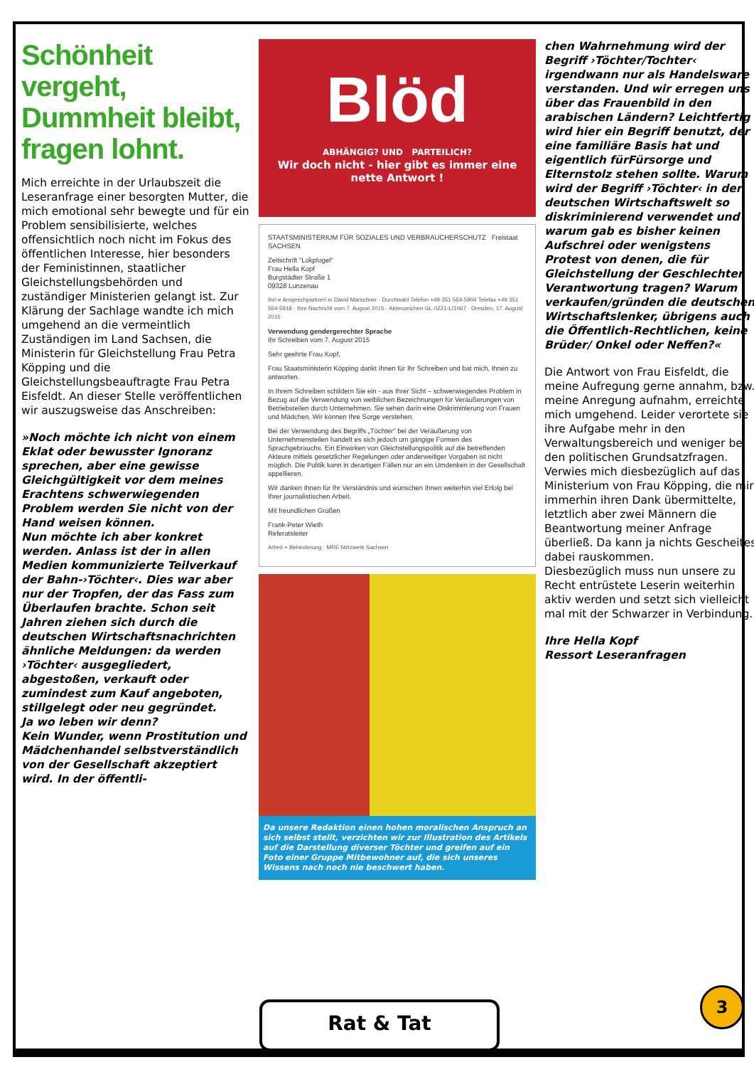Schönheit vergeht, Dummheit bleibt, fragen lohnt.
Mich erreichte in der Urlaubszeit die Leseranfrage einer besorgten Mutter, die mich emotional sehr bewegte und für ein Problem sensibilisierte, welches offensichtlich noch nicht im Fokus des öffentlichen Interesse, hier besonders der Feministinnen, staatlicher Gleichstellungsbehörden und zuständiger Ministerien gelangt ist. Zur Klärung der Sachlage wandte ich mich umgehend an die vermeintlich Zuständigen im Land Sachsen, die Ministerin für Gleichstellung Frau Petra Köpping und die Gleichstellungsbeauftragte Frau Petra Eisfeldt. An dieser Stelle veröffentlichen wir auszugsweise das Anschreiben:
»Noch möchte ich nicht von einem Eklat oder bewusster Ignoranz sprechen, aber eine gewisse Gleichgültigkeit vor dem meines Erachtens schwerwiegenden Problem werden Sie nicht von der Hand weisen können.
Nun möchte ich aber konkret werden. Anlass ist der in allen Medien kommunizierte Teilverkauf der Bahn-›Töchter‹. Dies war aber nur der Tropfen, der das Fass zum Überlaufen brachte. Schon seit Jahren ziehen sich durch die deutschen Wirtschaftsnachrichten ähnliche Meldungen: da werden ›Töchter‹ ausgegliedert, abgestoßen, verkauft oder zumindest zum Kauf angeboten, stillgelegt oder neu gegründet.
Ja wo leben wir denn?
Kein Wunder, wenn Prostitution und Mädchenhandel selbstverständlich von der Gesellschaft akzeptiert wird. In der öffentli-
Blöd
ABHÄNGIG? UND PARTEILICH?
Wir doch nicht - hier gibt es immer eine nette Antwort !
STAATSMINISTERIUM FÜR SOZIALES UND VERBRAUCHERSCHUTZ Freistaat SACHSEN
Zeitschrift "Lokpfogel"
Frau Hella Kopf
Burgstädter Straße 1
09328 Lunzenau
Ihr/-e Ansprechpartner/-in David Marschner · Durchwahl Telefon +49 351 564-5904 Telefax +49 351 564-5918 · Ihre Nachricht vom 7. August 2015 · Aktenzeichen GL-0221-L/1067 · Dresden, 17. August 2015
Verwendung gendergerechter Sprache
Ihr Schreiben vom 7. August 2015
Sehr geehrte Frau Kopf,
Frau Staatsministerin Köpping dankt Ihnen für Ihr Schreiben und bat mich, Ihnen zu antworten.
In Ihrem Schreiben schildern Sie ein - aus Ihrer Sicht – schwerwiegendes Problem in Bezug auf die Verwendung von weiblichen Bezeichnungen für Veräußerungen von Betriebsteilen durch Unternehmen. Sie sehen darin eine Diskriminierung von Frauen und Mädchen. Wir können Ihre Sorge verstehen.
Bei der Verwendung des Begriffs „Töchter" bei der Veräußerung von Unternehmensteilen handelt es sich jedoch um gängige Formen des Sprachgebrauchs. Ein Einwirken von Gleichstellungspolitik auf die betreffenden Akteure mittels gesetzlicher Regelungen oder anderweitiger Vorgaben ist nicht möglich. Die Politik kann in derartigen Fällen nur an ein Umdenken in der Gesellschaft appellieren.
Wir danken Ihnen für Ihr Verständnis und wünschen Ihnen weiterhin viel Erfolg bei Ihrer journalistischen Arbeit.
Mit freundlichen Grüßen
Frank-Peter Wieth
Referatsleiter
Arbeit + Behinderung · MRE Netzwerk Sachsen
Da unsere Redaktion einen hohen moralischen Anspruch an sich selbst stellt, verzichten wir zur Illustration des Artikels auf die Darstellung diverser Töchter und greifen auf ein Foto einer Gruppe Mitbewohner auf, die sich unseres Wissens nach noch nie beschwert haben.
chen Wahrnehmung wird der Begriff ›Töchter/Tochter‹ irgendwann nur als Handelsware verstanden. Und wir erregen uns über das Frauenbild in den arabischen Ländern? Leichtfertig wird hier ein Begriff benutzt, der eine familiäre Basis hat und eigentlich fürFürsorge und Elternstolz stehen sollte. Warum wird der Begriff ›Töchter‹ in der deutschen Wirtschaftswelt so diskriminierend verwendet und warum gab es bisher keinen Aufschrei oder wenigstens Protest von denen, die für Gleichstellung der Geschlechter Verantwortung tragen? Warum verkaufen/gründen die deutschen Wirtschaftslenker, übrigens auch die Öffentlich-Rechtlichen, keine Brüder/ Onkel oder Neffen?«
Die Antwort von Frau Eisfeldt, die meine Aufregung gerne annahm, bzw. meine Anregung aufnahm, erreichte mich umgehend. Leider verortete sie ihre Aufgabe mehr in den Verwaltungsbereich und weniger bei den politischen Grundsatzfragen. Verwies mich diesbezüglich auf das Ministerium von Frau Köpping, die mir immerhin ihren Dank übermittelte, letztlich aber zwei Männern die Beantwortung meiner Anfrage überließ. Da kann ja nichts Gescheites dabei rauskommen.
Diesbezüglich muss nun unsere zu Recht entrüstete Leserin weiterhin aktiv werden und setzt sich vielleicht mal mit der Schwarzer in Verbindung.
Ihre Hella Kopf
Ressort Leseranfragen
Rat & Tat
3